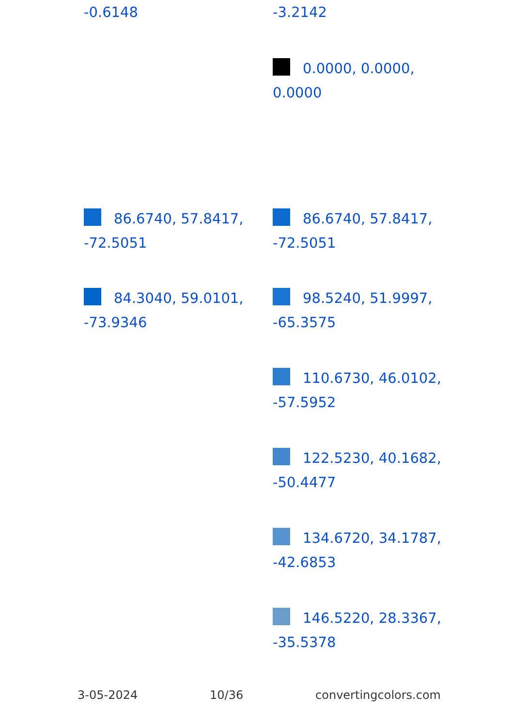-0.6148 -3.2142
0.0000, 0.0000, 0.0000
86.6740, 57.8417, -72.5051
86.6740, 57.8417, -72.5051
84.3040, 59.0101, -73.9346
98.5240, 51.9997, -65.3575
110.6730, 46.0102, -57.5952
122.5230, 40.1682, -50.4477
134.6720, 34.1787, -42.6853
146.5220, 28.3367, -35.5378
3-05-2024 10/36 convertingcolors.com